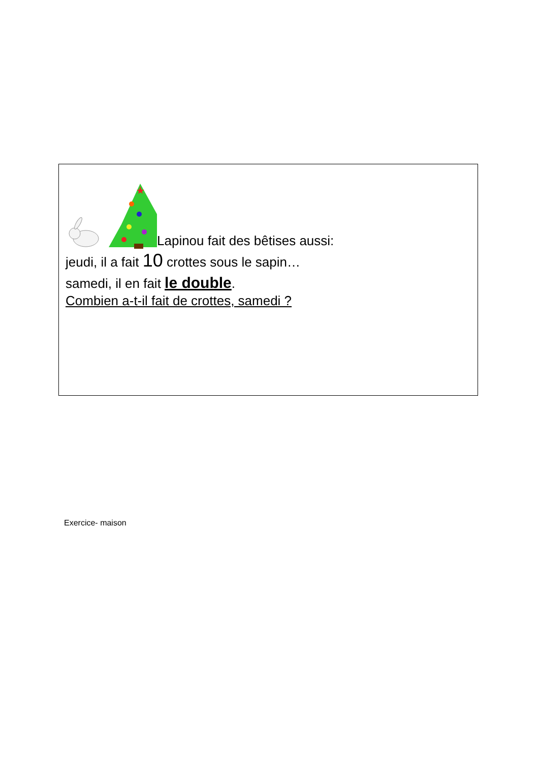Lapinou fait des bêtises aussi:
jeudi, il a fait 10 crottes sous le sapin…
samedi, il en fait le double.
Combien a-t-il fait de crottes, samedi ?
Exercice- maison